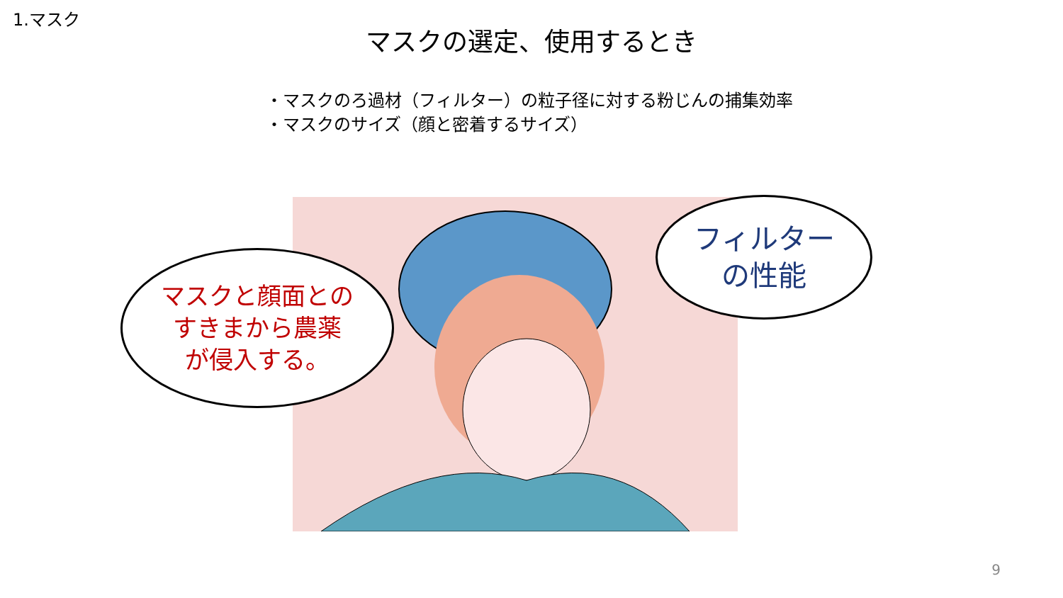1.マスク
マスクの選定、使用するとき
・マスクのろ過材（フィルター）の粒子径に対する粉じんの捕集効率
・マスクのサイズ（顔と密着するサイズ）
マスクと顔面との
すきまから農薬
が侵入する。
フィルター
の性能
9